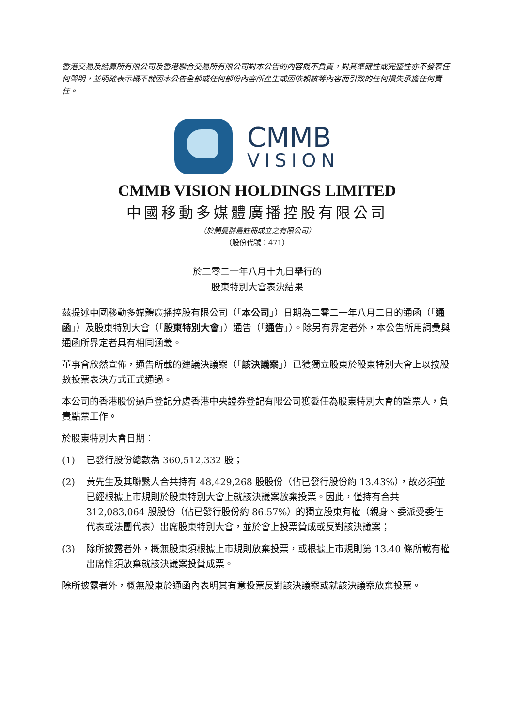香港交易及結算所有限公司及香港聯合交易所有限公司對本公告的內容概不負責，對其準確性或完整性亦不發表任何聲明，並明確表示概不就因本公告全部或任何部份內容所產生或因依賴該等內容而引致的任何損失承擔任何責任。
CMMB
VISION
CMMB VISION HOLDINGS LIMITED
中國移動多媒體廣播控股有限公司
（於開曼群島註冊成立之有限公司）
（股份代號：471）
於二零二一年八月十九日舉行的
股東特別大會表決結果
茲提述中國移動多媒體廣播控股有限公司（「本公司」）日期為二零二一年八月二日的通函（「通函」）及股東特別大會（「股東特別大會」）通告（「通告」）。除另有界定者外，本公告所用詞彙與通函所界定者具有相同涵義。
董事會欣然宣佈，通告所載的建議決議案（「該決議案」）已獲獨立股東於股東特別大會上以按股數投票表決方式正式通過。
本公司的香港股份過戶登記分處香港中央證券登記有限公司獲委任為股東特別大會的監票人，負責點票工作。
於股東特別大會日期：
(1) 已發行股份總數為 360,512,332 股；
(2) 黃先生及其聯繫人合共持有 48,429,268 股股份（佔已發行股份約 13.43%），故必須並已經根據上市規則於股東特別大會上就該決議案放棄投票。因此，僅持有合共 312,083,064 股股份（佔已發行股份約 86.57%）的獨立股東有權（親身、委派受委任代表或法團代表）出席股東特別大會，並於會上投票贊成或反對該決議案；
(3) 除所披露者外，概無股東須根據上市規則放棄投票，或根據上市規則第 13.40 條所載有權出席惟須放棄就該決議案投贊成票。
除所披露者外，概無股東於通函內表明其有意投票反對該決議案或就該決議案放棄投票。